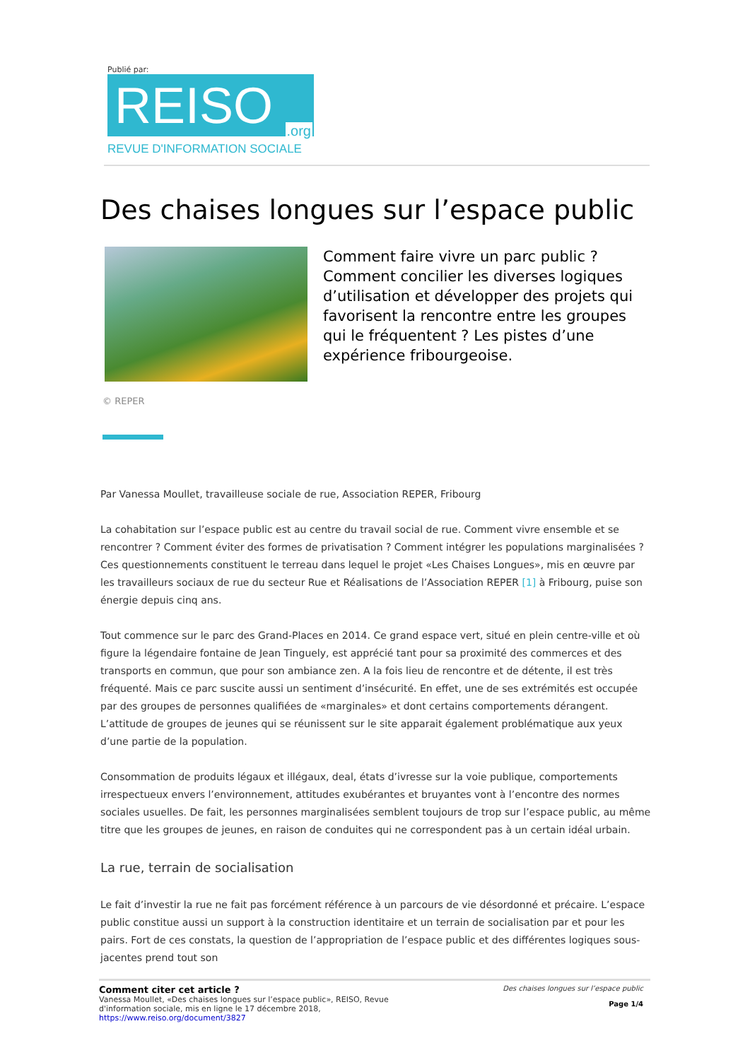Publié par:
REISO.org
REVUE D'INFORMATION SOCIALE
Des chaises longues sur l’espace public
Comment faire vivre un parc public ? Comment concilier les diverses logiques d’utilisation et développer des projets qui favorisent la rencontre entre les groupes qui le fréquentent ? Les pistes d’une expérience fribourgeoise.
© REPER
Par Vanessa Moullet, travailleuse sociale de rue, Association REPER, Fribourg
La cohabitation sur l’espace public est au centre du travail social de rue. Comment vivre ensemble et se rencontrer ? Comment éviter des formes de privatisation ? Comment intégrer les populations marginalisées ? Ces questionnements constituent le terreau dans lequel le projet «Les Chaises Longues», mis en œuvre par les travailleurs sociaux de rue du secteur Rue et Réalisations de l’Association REPER [1] à Fribourg, puise son énergie depuis cinq ans.
Tout commence sur le parc des Grand-Places en 2014. Ce grand espace vert, situé en plein centre-ville et où figure la légendaire fontaine de Jean Tinguely, est apprécié tant pour sa proximité des commerces et des transports en commun, que pour son ambiance zen. A la fois lieu de rencontre et de détente, il est très fréquenté. Mais ce parc suscite aussi un sentiment d’insécurité. En effet, une de ses extrémités est occupée par des groupes de personnes qualifiées de «marginales» et dont certains comportements dérangent. L’attitude de groupes de jeunes qui se réunissent sur le site apparait également problématique aux yeux d’une partie de la population.
Consommation de produits légaux et illégaux, deal, états d’ivresse sur la voie publique, comportements irrespectueux envers l’environnement, attitudes exubérantes et bruyantes vont à l’encontre des normes sociales usuelles. De fait, les personnes marginalisées semblent toujours de trop sur l’espace public, au même titre que les groupes de jeunes, en raison de conduites qui ne correspondent pas à un certain idéal urbain.
La rue, terrain de socialisation
Le fait d’investir la rue ne fait pas forcément référence à un parcours de vie désordonné et précaire. L’espace public constitue aussi un support à la construction identitaire et un terrain de socialisation par et pour les pairs. Fort de ces constats, la question de l’appropriation de l’espace public et des différentes logiques sous-jacentes prend tout son
Comment citer cet article ?
Vanessa Moullet, «Des chaises longues sur l’espace public», REISO, Revue
d'information sociale, mis en ligne le 17 décembre 2018,
https://www.reiso.org/document/3827
Des chaises longues sur l’espace public
Page 1/4